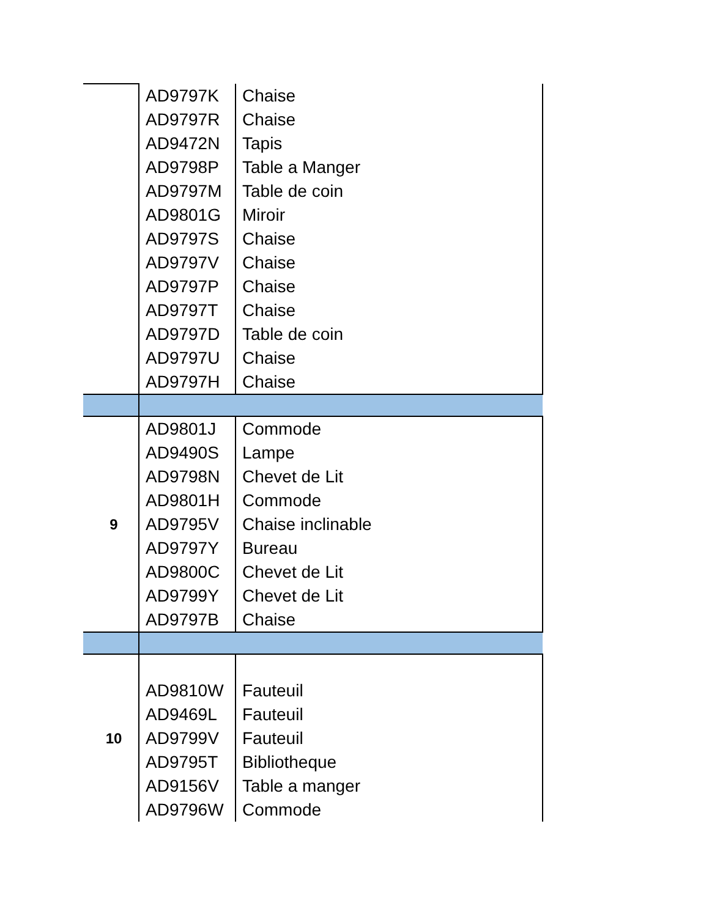| | AD9797K | Chaise |
| | AD9797R | Chaise |
| | AD9472N | Tapis |
| | AD9798P | Table a Manger |
| | AD9797M | Table de coin |
| | AD9801G | Miroir |
| | AD9797S | Chaise |
| | AD9797V | Chaise |
| | AD9797P | Chaise |
| | AD9797T | Chaise |
| | AD9797D | Table de coin |
| | AD9797U | Chaise |
| | AD9797H | Chaise |
| 9 | AD9801J | Commode |
| | AD9490S | Lampe |
| | AD9798N | Chevet de Lit |
| | AD9801H | Commode |
| | AD9795V | Chaise inclinable |
| | AD9797Y | Bureau |
| | AD9800C | Chevet de Lit |
| | AD9799Y | Chevet de Lit |
| | AD9797B | Chaise |
| 10 | | |
| | AD9810W | Fauteuil |
| | AD9469L | Fauteuil |
| | AD9799V | Fauteuil |
| | AD9795T | Bibliotheque |
| | AD9156V | Table a manger |
| | AD9796W | Commode |